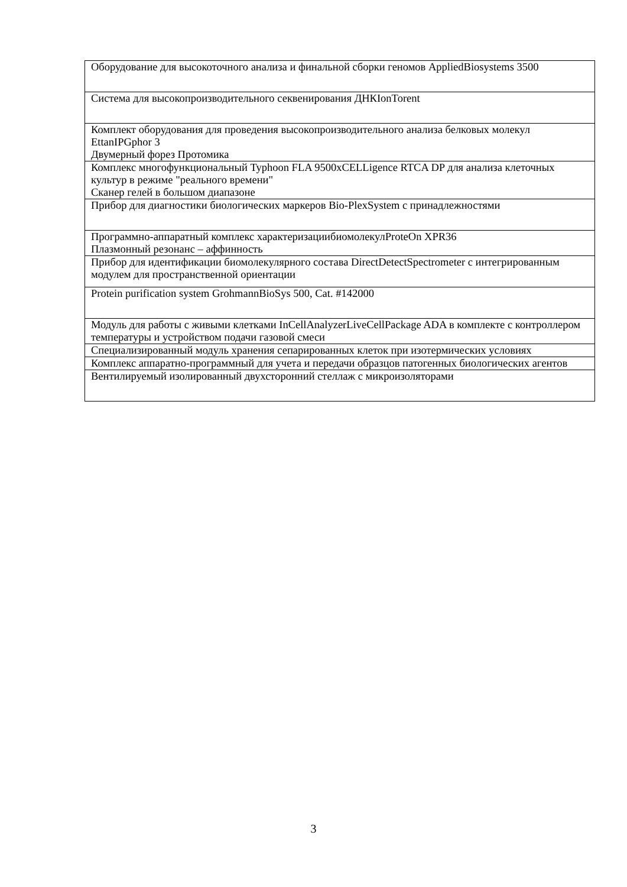| Оборудование для высокоточного анализа и финальной сборки геномов AppliedBiosystems 3500 |
| Система для высокопроизводительного секвенирования ДНКIonTorent |
| Комплект оборудования для проведения высокопроизводительного анализа белковых молекул EttanIPGphor 3 Двумерный форез Протомика |
| Комплекс многофункциональный Typhoon FLA 9500xCELLigence RTCA DP для анализа клеточных культур в режиме "реального времени" Сканер гелей в большом диапазоне |
| Прибор для диагностики биологических маркеров Bio-PlexSystem с принадлежностями |
| Программно-аппаратный комплекс характеризациибиомолекулProteOn XPR36 Плазмонный резонанс – аффинность |
| Прибор для идентификации биомолекулярного состава DirectDetectSpectrometer с интегрированным модулем для пространственной ориентации |
| Protein purification system GrohmannBioSys 500, Cat. #142000 |
| Модуль для работы с живыми клетками InCellAnalyzerLiveCellPackage ADA в комплекте с контроллером температуры и устройством подачи газовой смеси |
| Специализированный модуль хранения сепарированных клеток при изотермических условиях |
| Комплекс аппаратно-программный для учета и передачи образцов патогенных биологических агентов |
| Вентилируемый изолированный двухсторонний стеллаж с микроизоляторами |
3